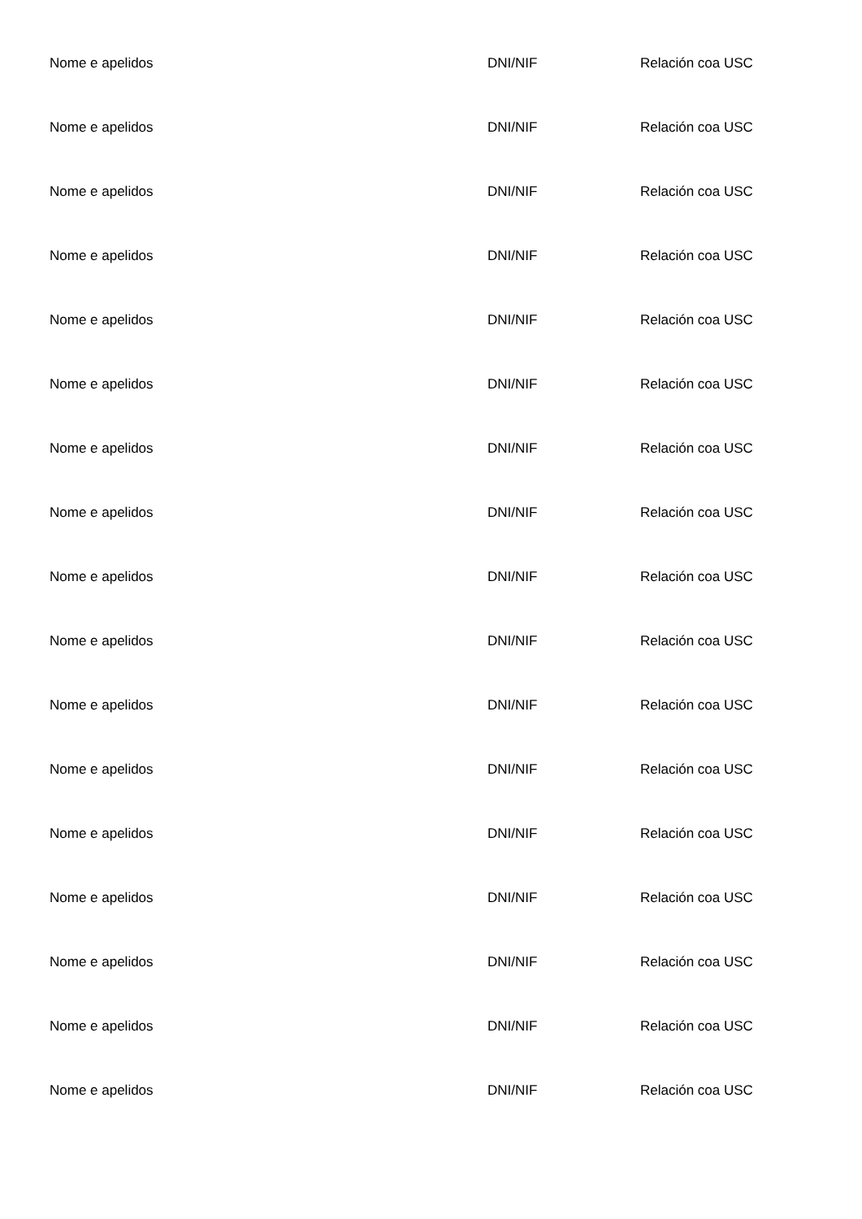Nome e apelidos DNI/NIF Relación coa USC
Nome e apelidos DNI/NIF Relación coa USC
Nome e apelidos DNI/NIF Relación coa USC
Nome e apelidos DNI/NIF Relación coa USC
Nome e apelidos DNI/NIF Relación coa USC
Nome e apelidos DNI/NIF Relación coa USC
Nome e apelidos DNI/NIF Relación coa USC
Nome e apelidos DNI/NIF Relación coa USC
Nome e apelidos DNI/NIF Relación coa USC
Nome e apelidos DNI/NIF Relación coa USC
Nome e apelidos DNI/NIF Relación coa USC
Nome e apelidos DNI/NIF Relación coa USC
Nome e apelidos DNI/NIF Relación coa USC
Nome e apelidos DNI/NIF Relación coa USC
Nome e apelidos DNI/NIF Relación coa USC
Nome e apelidos DNI/NIF Relación coa USC
Nome e apelidos DNI/NIF Relación coa USC